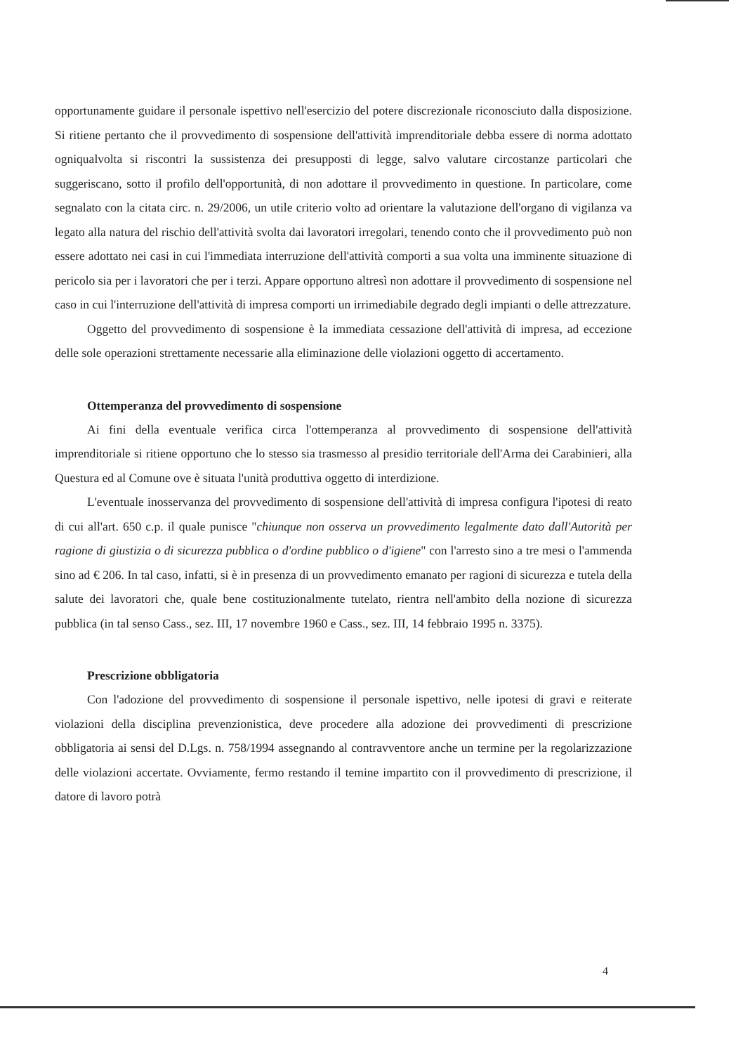opportunamente guidare il personale ispettivo nell'esercizio del potere discrezionale riconosciuto dalla disposizione. Si ritiene pertanto che il provvedimento di sospensione dell'attività imprenditoriale debba essere di norma adottato ogniqualvolta si riscontri la sussistenza dei presupposti di legge, salvo valutare circostanze particolari che suggeriscano, sotto il profilo dell'opportunità, di non adottare il provvedimento in questione. In particolare, come segnalato con la citata circ. n. 29/2006, un utile criterio volto ad orientare la valutazione dell'organo di vigilanza va legato alla natura del rischio dell'attività svolta dai lavoratori irregolari, tenendo conto che il provvedimento può non essere adottato nei casi in cui l'immediata interruzione dell'attività comporti a sua volta una imminente situazione di pericolo sia per i lavoratori che per i terzi. Appare opportuno altresì non adottare il provvedimento di sospensione nel caso in cui l'interruzione dell'attività di impresa comporti un irrimediabile degrado degli impianti o delle attrezzature.
Oggetto del provvedimento di sospensione è la immediata cessazione dell'attività di impresa, ad eccezione delle sole operazioni strettamente necessarie alla eliminazione delle violazioni oggetto di accertamento.
Ottemperanza del provvedimento di sospensione
Ai fini della eventuale verifica circa l'ottemperanza al provvedimento di sospensione dell'attività imprenditoriale si ritiene opportuno che lo stesso sia trasmesso al presidio territoriale dell'Arma dei Carabinieri, alla Questura ed al Comune ove è situata l'unità produttiva oggetto di interdizione.
L'eventuale inosservanza del provvedimento di sospensione dell'attività di impresa configura l'ipotesi di reato di cui all'art. 650 c.p. il quale punisce "chiunque non osserva un provvedimento legalmente dato dall'Autorità per ragione di giustizia o di sicurezza pubblica o d'ordine pubblico o d'igiene" con l'arresto sino a tre mesi o l'ammenda sino ad € 206. In tal caso, infatti, si è in presenza di un provvedimento emanato per ragioni di sicurezza e tutela della salute dei lavoratori che, quale bene costituzionalmente tutelato, rientra nell'ambito della nozione di sicurezza pubblica (in tal senso Cass., sez. III, 17 novembre 1960 e Cass., sez. III, 14 febbraio 1995 n. 3375).
Prescrizione obbligatoria
Con l'adozione del provvedimento di sospensione il personale ispettivo, nelle ipotesi di gravi e reiterate violazioni della disciplina prevenzionistica, deve procedere alla adozione dei provvedimenti di prescrizione obbligatoria ai sensi del D.Lgs. n. 758/1994 assegnando al contravventore anche un termine per la regolarizzazione delle violazioni accertate. Ovviamente, fermo restando il temine impartito con il provvedimento di prescrizione, il datore di lavoro potrà
4